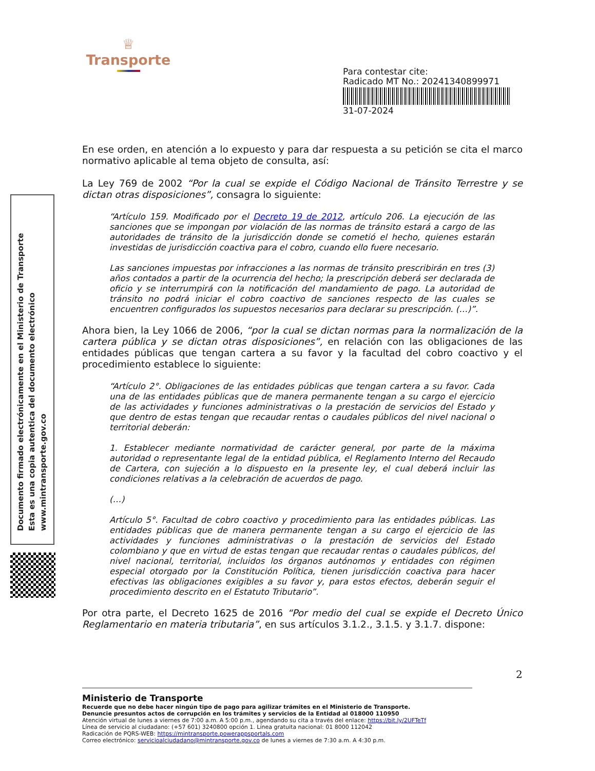♕
Transporte
Para contestar cite:
Radicado MT No.: 20241340899971
31-07-2024
Documento firmado electrónicamente en el Ministerio de Transporte
Esta es una copia autentica del documento electrónico
www.mintransporte.gov.co
En ese orden, en atención a lo expuesto y para dar respuesta a su petición se cita el marco normativo aplicable al tema objeto de consulta, así:
La Ley 769 de 2002 “Por la cual se expide el Código Nacional de Tránsito Terrestre y se dictan otras disposiciones”, consagra lo siguiente:
“Artículo 159. Modificado por el Decreto 19 de 2012, artículo 206. La ejecución de las sanciones que se impongan por violación de las normas de tránsito estará a cargo de las autoridades de tránsito de la jurisdicción donde se cometió el hecho, quienes estarán investidas de jurisdicción coactiva para el cobro, cuando ello fuere necesario.
Las sanciones impuestas por infracciones a las normas de tránsito prescribirán en tres (3) años contados a partir de la ocurrencia del hecho; la prescripción deberá ser declarada de oficio y se interrumpirá con la notificación del mandamiento de pago. La autoridad de tránsito no podrá iniciar el cobro coactivo de sanciones respecto de las cuales se encuentren configurados los supuestos necesarios para declarar su prescripción. (…)”.
Ahora bien, la Ley 1066 de 2006, “por la cual se dictan normas para la normalización de la cartera pública y se dictan otras disposiciones”, en relación con las obligaciones de las entidades públicas que tengan cartera a su favor y la facultad del cobro coactivo y el procedimiento establece lo siguiente:
“Artículo 2°. Obligaciones de las entidades públicas que tengan cartera a su favor. Cada una de las entidades públicas que de manera permanente tengan a su cargo el ejercicio de las actividades y funciones administrativas o la prestación de servicios del Estado y que dentro de estas tengan que recaudar rentas o caudales públicos del nivel nacional o territorial deberán:
1. Establecer mediante normatividad de carácter general, por parte de la máxima autoridad o representante legal de la entidad pública, el Reglamento Interno del Recaudo de Cartera, con sujeción a lo dispuesto en la presente ley, el cual deberá incluir las condiciones relativas a la celebración de acuerdos de pago.
(…)
Artículo 5°. Facultad de cobro coactivo y procedimiento para las entidades públicas. Las entidades públicas que de manera permanente tengan a su cargo el ejercicio de las actividades y funciones administrativas o la prestación de servicios del Estado colombiano y que en virtud de estas tengan que recaudar rentas o caudales públicos, del nivel nacional, territorial, incluidos los órganos autónomos y entidades con régimen especial otorgado por la Constitución Política, tienen jurisdicción coactiva para hacer efectivas las obligaciones exigibles a su favor y, para estos efectos, deberán seguir el procedimiento descrito en el Estatuto Tributario”.
Por otra parte, el Decreto 1625 de 2016 “Por medio del cual se expide el Decreto Único Reglamentario en materia tributaria”, en sus artículos 3.1.2., 3.1.5. y 3.1.7. dispone:
2
Ministerio de Transporte
Recuerde que no debe hacer ningún tipo de pago para agilizar trámites en el Ministerio de Transporte.
Denuncie presuntos actos de corrupción en los trámites y servicios de la Entidad al 018000 110950
Atención virtual de lunes a viernes de 7:00 a.m. A 5:00 p.m., agendando su cita a través del enlace: https://bit.ly/2UFTeTf
Línea de servicio al ciudadano: (+57 601) 3240800 opción 1. Línea gratuita nacional: 01 8000 112042
Radicación de PQRS-WEB: https://mintransporte.powerappsportals.com
Correo electrónico: servicioalciudadano@mintransporte.gov.co de lunes a viernes de 7:30 a.m. A 4:30 p.m.